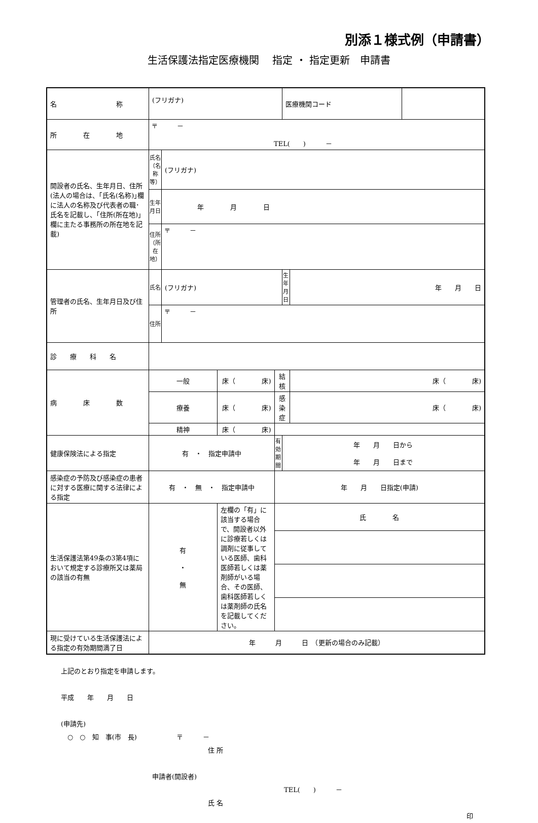別添１様式例（申請書）
生活保護法指定医療機関　 指定 ・ 指定更新　申請書
| 名 称 | (フリガナ) | | | | | 医療機関コード | | |
| 所 在 地 | 〒 － TEL( ) － | | | | | | | |
| 開設者の氏名、生年月日、住所 (法人の場合は、｢氏名(名称)｣欄に法人の名称及び代表者の職･氏名を記載し、｢住所(所在地)｣欄に主たる事務所の所在地を記載) | 氏名（名称等） | (フリガナ) | | | | | | |
| | 生年月日 | 年 月 日 | | | | | | |
| | 住所（所在地） | 〒 － | | | | | | |
| 管理者の氏名、生年月日及び住所 | 氏名 | (フリガナ) | | | | 生年月日 | 年 月 日 | |
| | 住所 | 〒 － | | | | | | |
| 診 療 科 名 | | | | | | | | |
| 病 床 数 | 一般 | | 床（ 床) | | 結核 | | 床（ 床) | |
| | 療養 | | 床（ 床) | | 感染症 | | 床（ 床) | |
| | 精神 | | 床（ 床) | | | | | |
| 健康保険法による指定 | 有 ・ 指定申請中 | | | | 有効期間 | 年 月 日から 年 月 日まで | | |
| 感染症の予防及び感染症の患者に対する医療に関する法律による指定 | 有 ・ 無 ・ 指定申請中 | | | | 年 月 日指定(申請) | | | |
| 生活保護法第49条の3第4項において規定する診療所又は薬局の該当の有無 | 有 ・ 無 | | 左欄の「有」に該当する場合で、開設者以外に診療若しくは調剤に従事している医師、歯科医師若しくは薬剤師がいる場合、その医師、歯科医師若しくは薬剤師の氏名を記載してください。 | 氏 名 | | | | |
| 現に受けている生活保護法による指定の有効期間満了日 | 年 月 日 （更新の場合のみ記載） | | | | | | | |
上記のとおり指定を申請します。
平成　　年　　月　　日
(申請先)
　○　○　知　事(市　長)　　　　　　〒　　　－
住 所
申請者(開設者)
TEL(　　)　　　－
氏 名
印